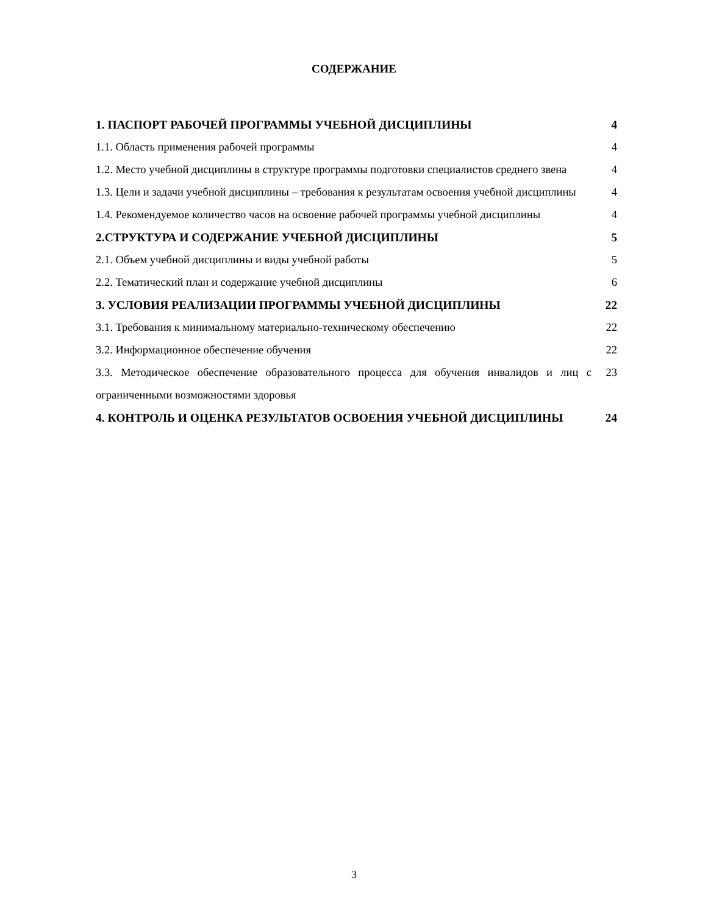СОДЕРЖАНИЕ
1. ПАСПОРТ РАБОЧЕЙ ПРОГРАММЫ УЧЕБНОЙ ДИСЦИПЛИНЫ 4
1.1. Область применения рабочей программы 4
1.2. Место учебной дисциплины в структуре программы подготовки специалистов среднего звена 4
1.3. Цели и задачи учебной дисциплины – требования к результатам освоения учебной дисциплины 4
1.4. Рекомендуемое количество часов на освоение рабочей программы учебной дисциплины 4
2.СТРУКТУРА И СОДЕРЖАНИЕ УЧЕБНОЙ ДИСЦИПЛИНЫ 5
2.1. Объем учебной дисциплины и виды учебной работы 5
2.2. Тематический план и содержание учебной дисциплины 6
3. УСЛОВИЯ РЕАЛИЗАЦИИ ПРОГРАММЫ УЧЕБНОЙ ДИСЦИПЛИНЫ 22
3.1. Требования к минимальному материально-техническому обеспечению 22
3.2. Информационное обеспечение обучения 22
3.3. Методическое обеспечение образовательного процесса для обучения инвалидов и лиц с ограниченными возможностями здоровья 23
4. КОНТРОЛЬ И ОЦЕНКА РЕЗУЛЬТАТОВ ОСВОЕНИЯ УЧЕБНОЙ ДИСЦИПЛИНЫ 24
3